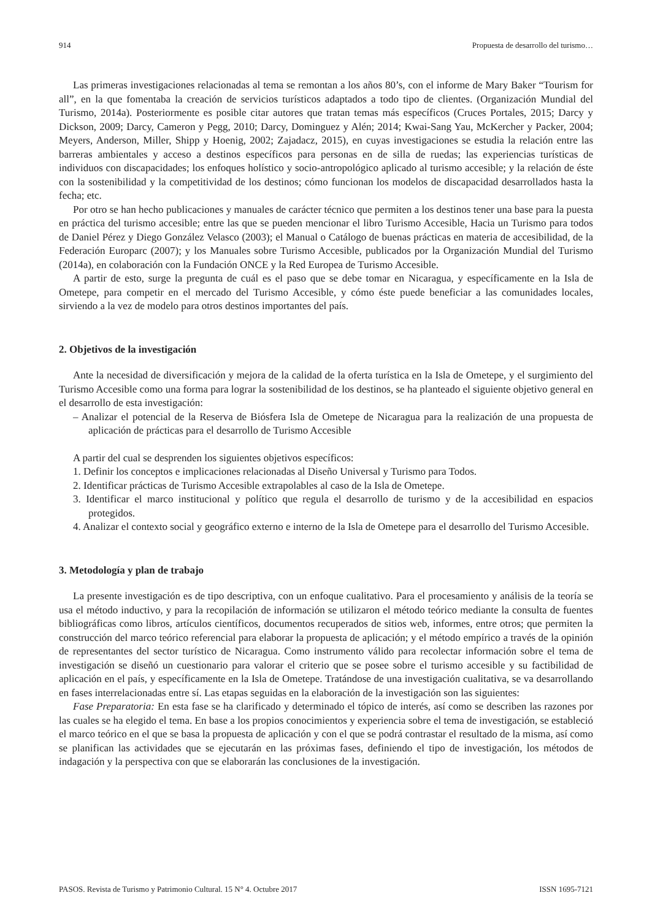914 Propuesta de desarrollo del turismo…
Las primeras investigaciones relacionadas al tema se remontan a los años 80’s, con el informe de Mary Baker “Tourism for all”, en la que fomentaba la creación de servicios turísticos adaptados a todo tipo de clientes. (Organización Mundial del Turismo, 2014a). Posteriormente es posible citar autores que tratan temas más específicos (Cruces Portales, 2015; Darcy y Dickson, 2009; Darcy, Cameron y Pegg, 2010; Darcy, Dominguez y Alén; 2014; Kwai-Sang Yau, McKercher y Packer, 2004; Meyers, Anderson, Miller, Shipp y Hoenig, 2002; Zajadacz, 2015), en cuyas investigaciones se estudia la relación entre las barreras ambientales y acceso a destinos específicos para personas en de silla de ruedas; las experiencias turísticas de individuos con discapacidades; los enfoques holístico y socio-antropológico aplicado al turismo accesible; y la relación de éste con la sostenibilidad y la competitividad de los destinos; cómo funcionan los modelos de discapacidad desarrollados hasta la fecha; etc.
Por otro se han hecho publicaciones y manuales de carácter técnico que permiten a los destinos tener una base para la puesta en práctica del turismo accesible; entre las que se pueden mencionar el libro Turismo Accesible, Hacia un Turismo para todos de Daniel Pérez y Diego González Velasco (2003); el Manual o Catálogo de buenas prácticas en materia de accesibilidad, de la Federación Europarc (2007); y los Manuales sobre Turismo Accesible, publicados por la Organización Mundial del Turismo (2014a), en colaboración con la Fundación ONCE y la Red Europea de Turismo Accesible.
A partir de esto, surge la pregunta de cuál es el paso que se debe tomar en Nicaragua, y específicamente en la Isla de Ometepe, para competir en el mercado del Turismo Accesible, y cómo éste puede beneficiar a las comunidades locales, sirviendo a la vez de modelo para otros destinos importantes del país.
2. Objetivos de la investigación
Ante la necesidad de diversificación y mejora de la calidad de la oferta turística en la Isla de Ometepe, y el surgimiento del Turismo Accesible como una forma para lograr la sostenibilidad de los destinos, se ha planteado el siguiente objetivo general en el desarrollo de esta investigación:
– Analizar el potencial de la Reserva de Biósfera Isla de Ometepe de Nicaragua para la realización de una propuesta de aplicación de prácticas para el desarrollo de Turismo Accesible
A partir del cual se desprenden los siguientes objetivos específicos:
1. Definir los conceptos e implicaciones relacionadas al Diseño Universal y Turismo para Todos.
2. Identificar prácticas de Turismo Accesible extrapolables al caso de la Isla de Ometepe.
3. Identificar el marco institucional y político que regula el desarrollo de turismo y de la accesibilidad en espacios protegidos.
4. Analizar el contexto social y geográfico externo e interno de la Isla de Ometepe para el desarrollo del Turismo Accesible.
3. Metodología y plan de trabajo
La presente investigación es de tipo descriptiva, con un enfoque cualitativo. Para el procesamiento y análisis de la teoría se usa el método inductivo, y para la recopilación de información se utilizaron el método teórico mediante la consulta de fuentes bibliográficas como libros, artículos científicos, documentos recuperados de sitios web, informes, entre otros; que permiten la construcción del marco teórico referencial para elaborar la propuesta de aplicación; y el método empírico a través de la opinión de representantes del sector turístico de Nicaragua. Como instrumento válido para recolectar información sobre el tema de investigación se diseñó un cuestionario para valorar el criterio que se posee sobre el turismo accesible y su factibilidad de aplicación en el país, y específicamente en la Isla de Ometepe. Tratándose de una investigación cualitativa, se va desarrollando en fases interrelacionadas entre sí. Las etapas seguidas en la elaboración de la investigación son las siguientes:
Fase Preparatoria: En esta fase se ha clarificado y determinado el tópico de interés, así como se describen las razones por las cuales se ha elegido el tema. En base a los propios conocimientos y experiencia sobre el tema de investigación, se estableció el marco teórico en el que se basa la propuesta de aplicación y con el que se podrá contrastar el resultado de la misma, así como se planifican las actividades que se ejecutarán en las próximas fases, definiendo el tipo de investigación, los métodos de indagación y la perspectiva con que se elaborarán las conclusiones de la investigación.
PASOS. Revista de Turismo y Patrimonio Cultural. 15 N° 4. Octubre 2017 ISSN 1695-7121